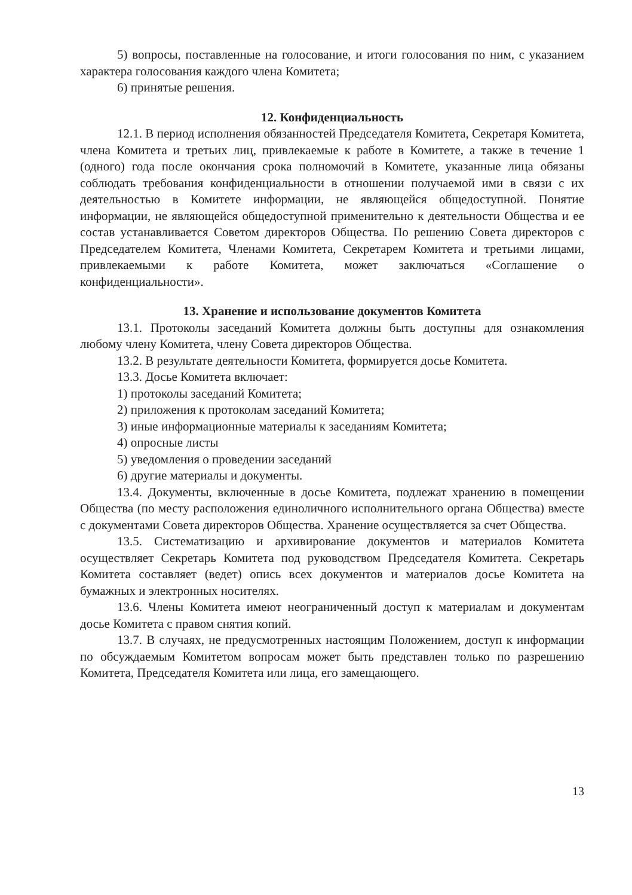5) вопросы, поставленные на голосование, и итоги голосования по ним, с указанием характера голосования каждого члена Комитета;
6) принятые решения.
12. Конфиденциальность
12.1. В период исполнения обязанностей Председателя Комитета, Секретаря Комитета, члена Комитета и третьих лиц, привлекаемые к работе в Комитете, а также в течение 1 (одного) года после окончания срока полномочий в Комитете, указанные лица обязаны соблюдать требования конфиденциальности в отношении получаемой ими в связи с их деятельностью в Комитете информации, не являющейся общедоступной. Понятие информации, не являющейся общедоступной применительно к деятельности Общества и ее состав устанавливается Советом директоров Общества. По решению Совета директоров с Председателем Комитета, Членами Комитета, Секретарем Комитета и третьими лицами, привлекаемыми к работе Комитета, может заключаться «Соглашение о конфиденциальности».
13. Хранение и использование документов Комитета
13.1. Протоколы заседаний Комитета должны быть доступны для ознакомления любому члену Комитета, члену Совета директоров Общества.
13.2. В результате деятельности Комитета, формируется досье Комитета.
13.3. Досье Комитета включает:
1) протоколы заседаний Комитета;
2) приложения к протоколам заседаний Комитета;
3) иные информационные материалы к заседаниям Комитета;
4) опросные листы
5) уведомления о проведении заседаний
6) другие материалы и документы.
13.4. Документы, включенные в досье Комитета, подлежат хранению в помещении Общества (по месту расположения единоличного исполнительного органа Общества) вместе с документами Совета директоров Общества. Хранение осуществляется за счет Общества.
13.5. Систематизацию и архивирование документов и материалов Комитета осуществляет Секретарь Комитета под руководством Председателя Комитета. Секретарь Комитета составляет (ведет) опись всех документов и материалов досье Комитета на бумажных и электронных носителях.
13.6. Члены Комитета имеют неограниченный доступ к материалам и документам досье Комитета с правом снятия копий.
13.7. В случаях, не предусмотренных настоящим Положением, доступ к информации по обсуждаемым Комитетом вопросам может быть представлен только по разрешению Комитета, Председателя Комитета или лица, его замещающего.
13